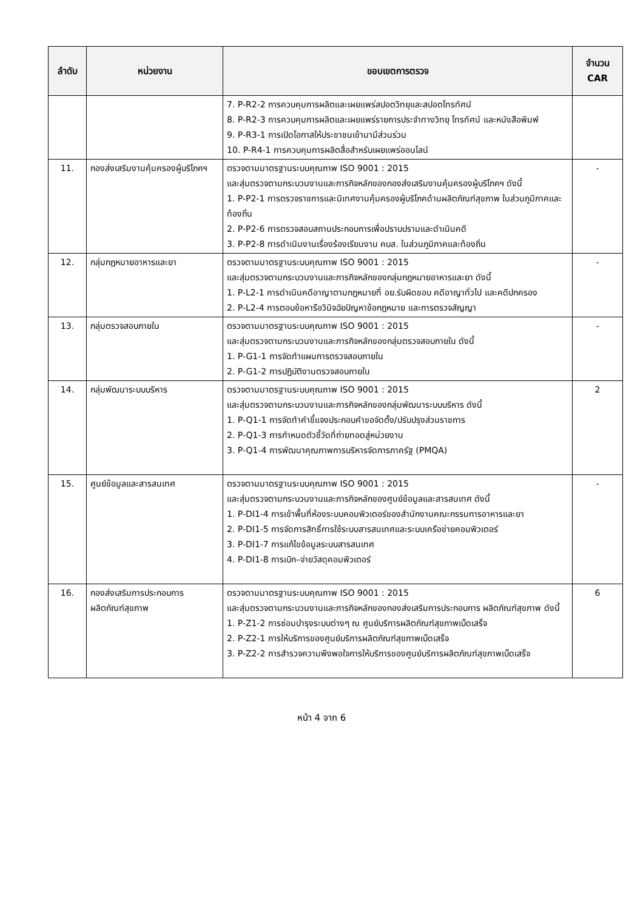| ลำดับ | หน่วยงาน | ขอบเขตการตรวจ | จำนวน CAR |
| --- | --- | --- | --- |
| | | 7. P-R2-2 การควบคุมการผลิตและเผยแพร่สปอตวิทยุและสปอตโทรทัศน์ 8. P-R2-3 การควบคุมการผลิตและเผยแพร่รายการประจำทางวิทยุ โทรทัศน์ และหนังสือพิมพ์ 9. P-R3-1 การเปิดโอกาสให้ประชาชนเข้ามามีส่วนร่วม 10. P-R4-1 การควบคุมการผลิตสื่อสำหรับเผยแพร่ออนไลน์ | |
| 11. | กองส่งเสริมงานคุ้มครองผู้บริโภคฯ | ตรวจตามมาตรฐานระบบคุณภาพ ISO 9001 : 2015 และสุ่มตรวจตามกระบวนงานและภารกิจหลักของกองส่งเสริมงานคุ้มครองผู้บริโภคฯ ดังนี้ 1. P-P2-1 การตรวจราชการและนิเทศงานคุ้มครองผู้บริโภคด้านผลิตภัณฑ์สุขภาพ ในส่วนภูมิภาคและท้องถิ่น 2. P-P2-6 การตรวจสอบสถานประกอบการเพื่อปราบปรามและดำเนินคดี 3. P-P2-8 การดำเนินงานเรื่องร้องเรียนงาน คบส. ในส่วนภูมิภาคและท้องถิ่น | - |
| 12. | กลุ่มกฎหมายอาหารและยา | ตรวจตามมาตรฐานระบบคุณภาพ ISO 9001 : 2015 และสุ่มตรวจตามกระบวนงานและภารกิจหลักของกลุ่มกฎหมายอาหารและยา ดังนี้ 1. P-L2-1 การดำเนินคดีอาญาตามกฎหมายที่ อย.รับผิดชอบ คดีอาญาทั่วไป และคดีปกครอง 2. P-L2-4 การตอบข้อหารือวินิจฉัยปัญหาข้อกฎหมาย และการตรวจสัญญา | - |
| 13. | กลุ่มตรวจสอบภายใน | ตรวจตามมาตรฐานระบบคุณภาพ ISO 9001 : 2015 และสุ่มตรวจตามกระบวนงานและภารกิจหลักของกลุ่มตรวจสอบภายใน ดังนี้ 1. P-G1-1 การจัดทำแผนการตรวจสอบภายใน 2. P-G1-2 การปฏิบัติงานตรวจสอบภายใน | - |
| 14. | กลุ่มพัฒนาระบบบริหาร | ตรวจตามมาตรฐานระบบคุณภาพ ISO 9001 : 2015 และสุ่มตรวจตามกระบวนงานและภารกิจหลักของกลุ่มพัฒนาระบบบริหาร ดังนี้ 1. P-Q1-1 การจัดทำคำชี้แจงประกอบคำขอจัดตั้ง/ปรับปรุงส่วนราชการ 2. P-Q1-3 การกำหนดตัวชี้วัดที่ถ่ายทอดสู่หน่วยงาน 3. P-Q1-4 การพัฒนาคุณภาพการบริหารจัดการภาครัฐ (PMQA) | 2 |
| 15. | ศูนย์ข้อมูลและสารสนเทศ | ตรวจตามมาตรฐานระบบคุณภาพ ISO 9001 : 2015 และสุ่มตรวจตามกระบวนงานและภารกิจหลักของศูนย์ข้อมูลและสารสนเทศ ดังนี้ 1. P-DI1-4 การเข้าพื้นที่ห้องระบบคอมพิวเตอร์ของสำนักงานคณะกรรมการอาหารและยา 2. P-DI1-5 การจัดการสิทธิ์การใช้ระบบสารสนเทศและระบบเครือข่ายคอมพิวเตอร์ 3. P-DI1-7 การแก้ไขข้อมูลระบบสารสนเทศ 4. P-DI1-8 การเบิก–จ่ายวัสดุคอมพิวเตอร์ | - |
| 16. | กองส่งเสริมการประกอบการ ผลิตภัณฑ์สุขภาพ | ตรวจตามมาตรฐานระบบคุณภาพ ISO 9001 : 2015 และสุ่มตรวจตามกระบวนงานและภารกิจหลักของกองส่งเสริมการประกอบการ ผลิตภัณฑ์สุขภาพ ดังนี้ 1. P-Z1-2 การซ่อมบำรุงระบบต่างๆ ณ ศูนย์บริการผลิตภัณฑ์สุขภาพเบ็ดเสร็จ 2. P-Z2-1 การให้บริการของศูนย์บริการผลิตภัณฑ์สุขภาพเบ็ดเสร็จ 3. P-Z2-2 การสำรวจความพึงพอใจการให้บริการของศูนย์บริการผลิตภัณฑ์สุขภาพเบ็ดเสร็จ | 6 |
หน้า 4 จาก 6